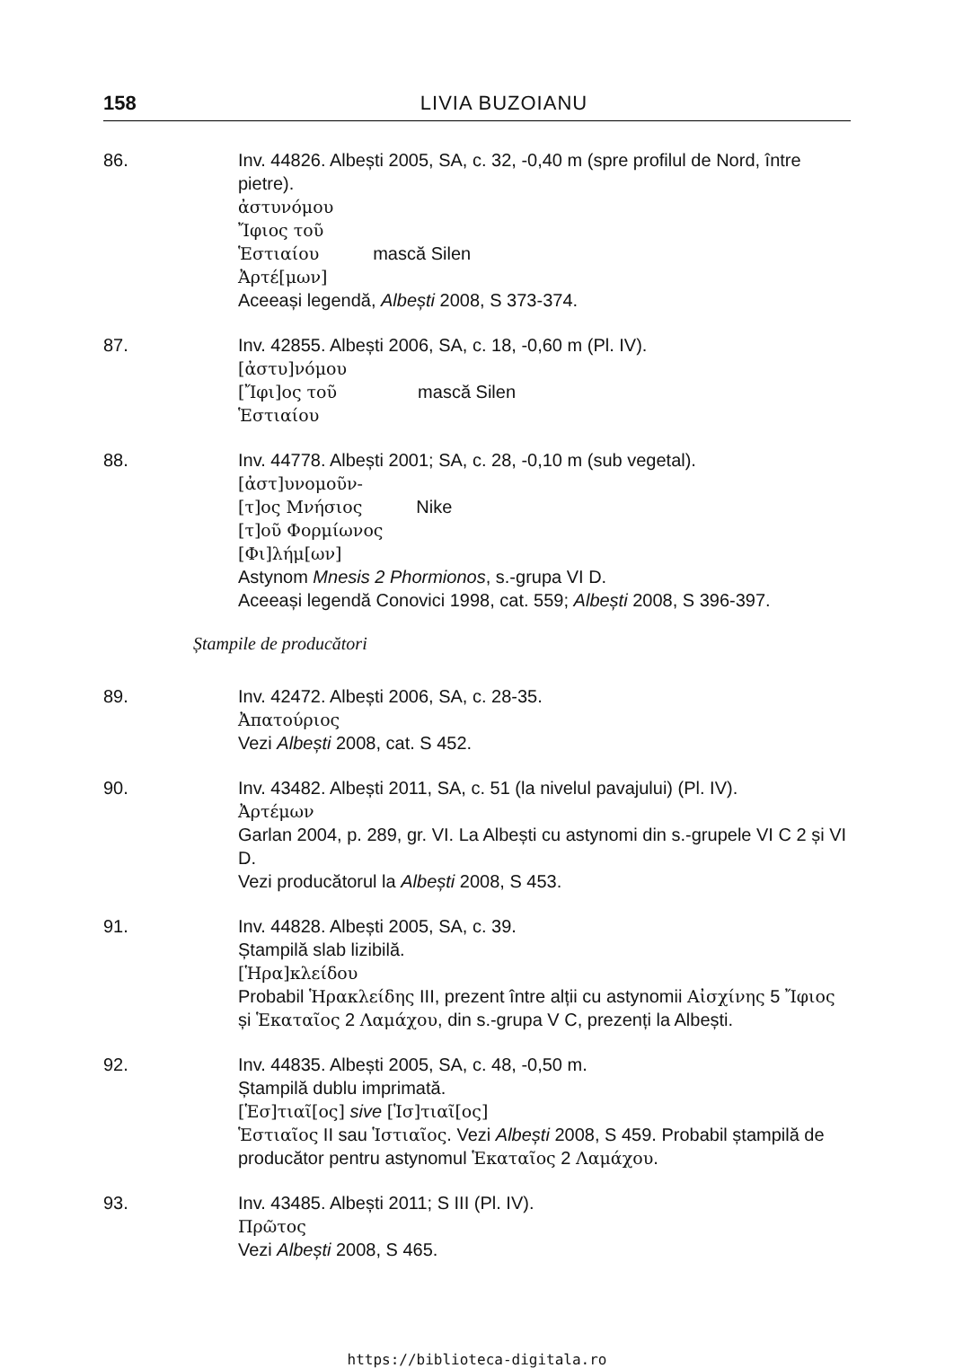158 LIVIA BUZOIANU
86. Inv. 44826. Albești 2005, SA, c. 32, -0,40 m (spre profilul de Nord, între pietre).
ἀστυνόμου
Ἴφιος τοῦ
Ἑστιαίου mască Silen
Ἀρτέ[μων]
Aceeași legendă, Albești 2008, S 373-374.
87. Inv. 42855. Albești 2006, SA, c. 18, -0,60 m (Pl. IV).
[ἀστυ]νόμου
[Ἴφι]ος τοῦ mască Silen
Ἑστιαίου
88. Inv. 44778. Albești 2001; SA, c. 28, -0,10 m (sub vegetal).
[ἀστ]υνομοῦν-
[τ]ος Μνήσιος Nike
[τ]οῦ Φορμίωνος
[Φι]λήμ[ων]
Astynom Mnesis 2 Phormionos, s.-grupa VI D.
Aceeași legendă Conovici 1998, cat. 559; Albești 2008, S 396-397.
Ștampile de producători
89. Inv. 42472. Albești 2006, SA, c. 28-35.
Ἀπατούριος
Vezi Albești 2008, cat. S 452.
90. Inv. 43482. Albești 2011, SA, c. 51 (la nivelul pavajului) (Pl. IV).
Ἀρτέμων
Garlan 2004, p. 289, gr. VI. La Albești cu astynomi din s.-grupele VI C 2 și VI D.
Vezi producătorul la Albești 2008, S 453.
91. Inv. 44828. Albești 2005, SA, c. 39.
Ștampilă slab lizibilă.
[Ἡρα]κλείδου
Probabil Ἡρακλείδης III, prezent între alții cu astynomii Αἰσχίνης 5 Ἴφιος și Ἑκαταῖος 2 Λαμάχου, din s.-grupa V C, prezenți la Albești.
92. Inv. 44835. Albești 2005, SA, c. 48, -0,50 m.
Ștampilă dublu imprimată.
[Ἑσ]τιαῖ[ος] sive [Ἱσ]τιαῖ[ος]
Ἑστιαῖος II sau Ἱστιαῖος. Vezi Albești 2008, S 459. Probabil ștampilă de producător pentru astynomul Ἑκαταῖος 2 Λαμάχου.
93. Inv. 43485. Albești 2011; S III (Pl. IV).
Πρῶτος
Vezi Albești 2008, S 465.
https://biblioteca-digitala.ro